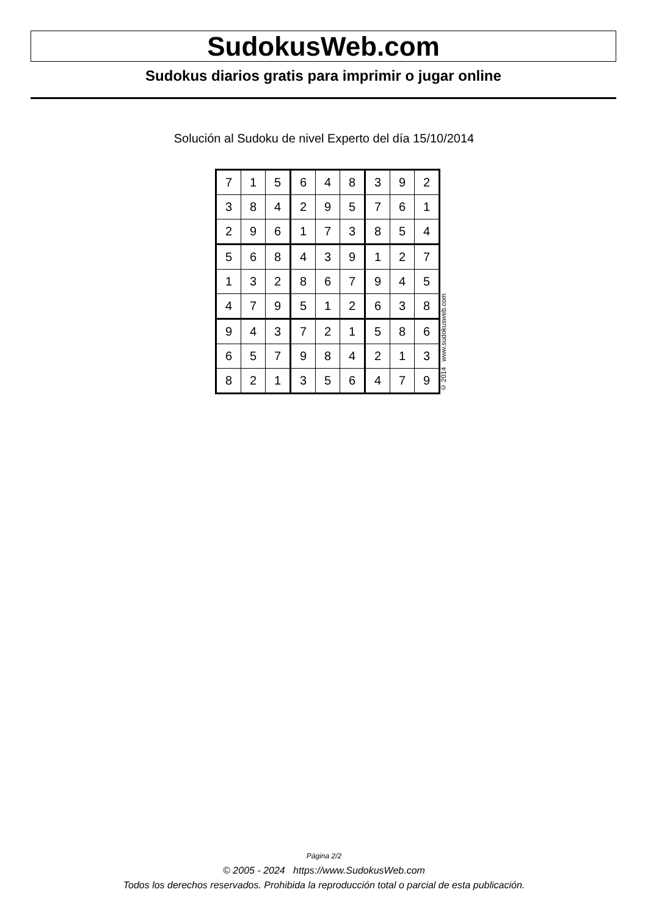SudokusWeb.com
Sudokus diarios gratis para imprimir o jugar online
Solución al Sudoku de nivel Experto del día 15/10/2014
| 7 | 1 | 5 | 6 | 4 | 8 | 3 | 9 | 2 |
| 3 | 8 | 4 | 2 | 9 | 5 | 7 | 6 | 1 |
| 2 | 9 | 6 | 1 | 7 | 3 | 8 | 5 | 4 |
| 5 | 6 | 8 | 4 | 3 | 9 | 1 | 2 | 7 |
| 1 | 3 | 2 | 8 | 6 | 7 | 9 | 4 | 5 |
| 4 | 7 | 9 | 5 | 1 | 2 | 6 | 3 | 8 |
| 9 | 4 | 3 | 7 | 2 | 1 | 5 | 8 | 6 |
| 6 | 5 | 7 | 9 | 8 | 4 | 2 | 1 | 3 |
| 8 | 2 | 1 | 3 | 5 | 6 | 4 | 7 | 9 |
© 2014 www.sudokusweb.com
Página 2/2
© 2005 - 2024 https://www.SudokusWeb.com
Todos los derechos reservados. Prohibida la reproducción total o parcial de esta publicación.